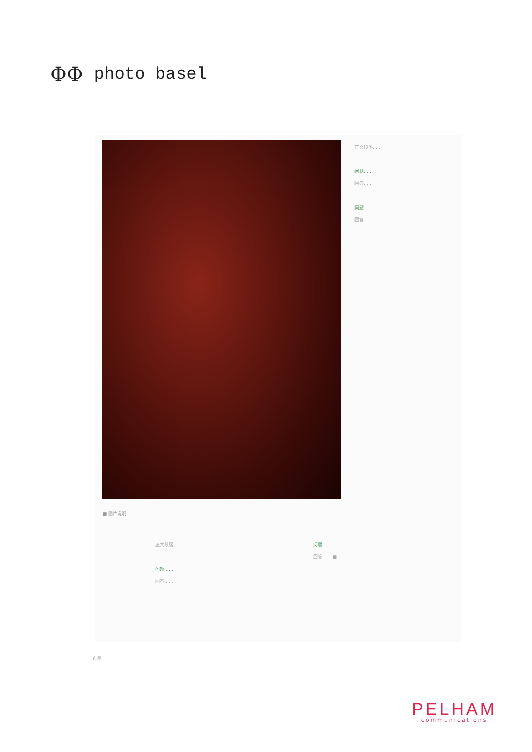ΦΦ photo basel
■ 图片说明
正文段落……
问题……
回答……
问题……
回答……
正文段落……
问题……
回答……
问题……
回答…… ■
页脚
PELHAM
communications